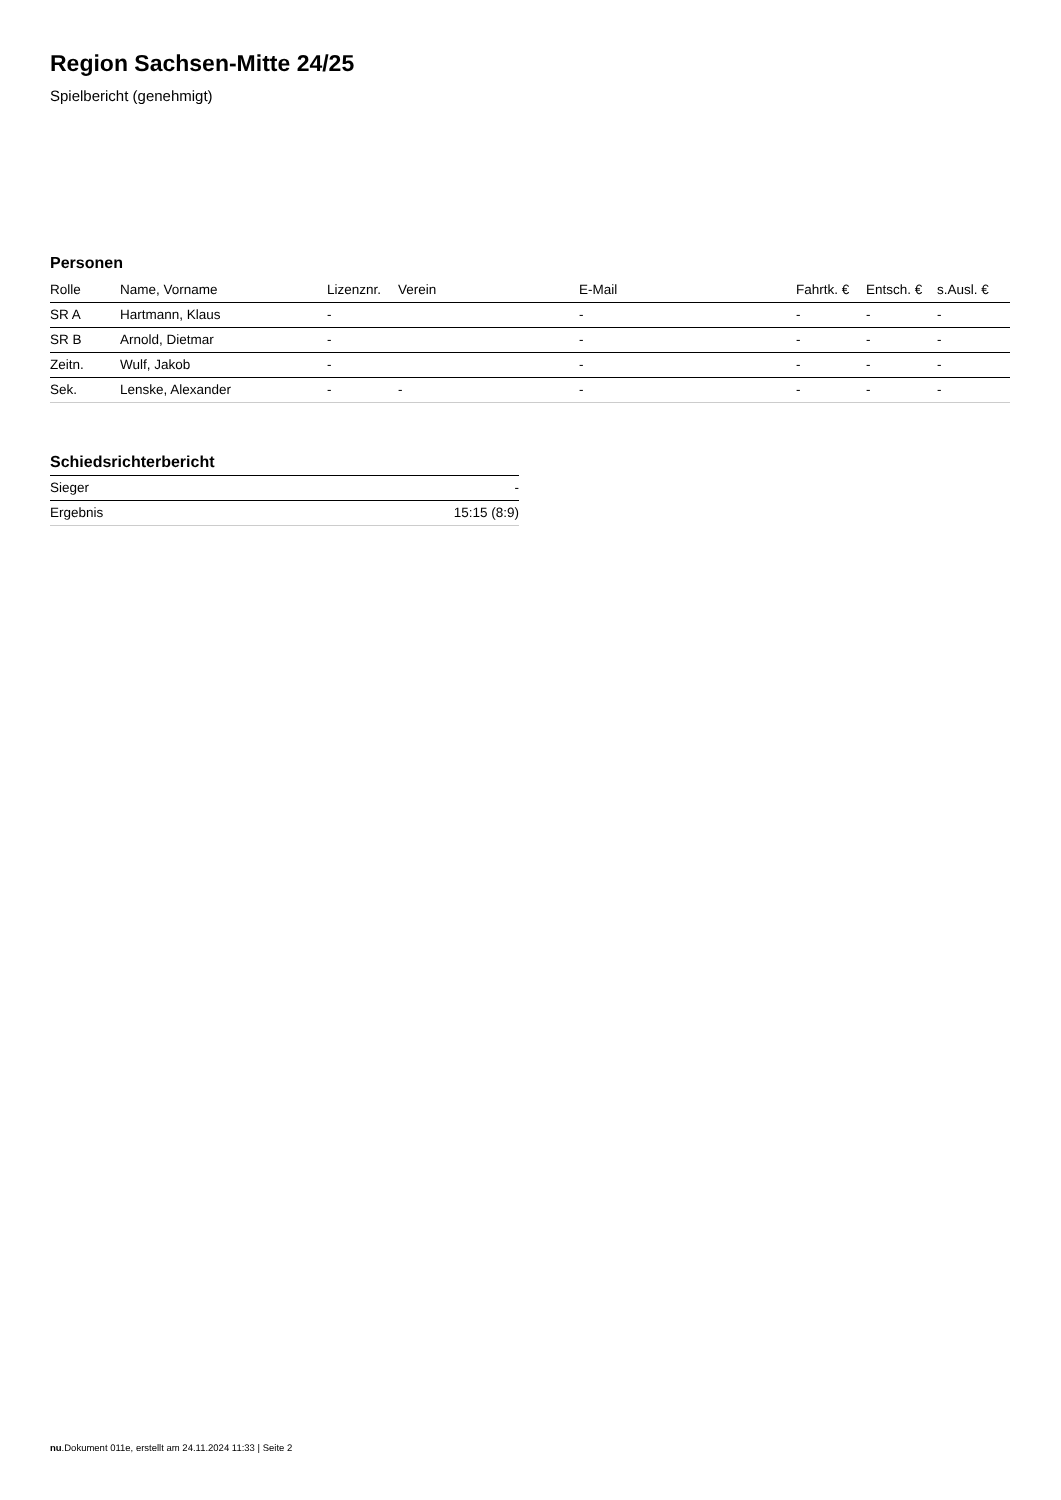Region Sachsen-Mitte 24/25
Spielbericht (genehmigt)
Personen
| Rolle | Name, Vorname | Lizenznr. | Verein | E-Mail | Fahrtk. € | Entsch. € | s.Ausl. € |
| --- | --- | --- | --- | --- | --- | --- | --- |
| SR A | Hartmann, Klaus | - | | - | - | - | - |
| SR B | Arnold, Dietmar | - | | - | - | - | - |
| Zeitn. | Wulf, Jakob | - | | - | - | - | - |
| Sek. | Lenske, Alexander | - | - | - | - | - | - |
Schiedsrichterbericht
| Sieger | - |
| Ergebnis | 15:15 (8:9) |
nu.Dokument 011e, erstellt am 24.11.2024 11:33 | Seite 2